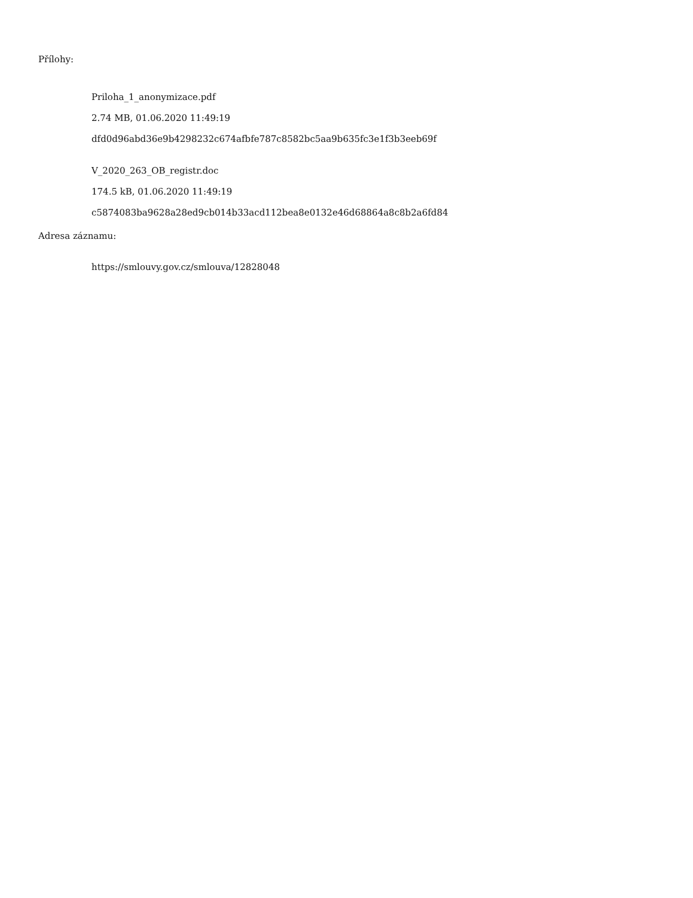Přílohy:
Priloha_1_anonymizace.pdf
2.74 MB, 01.06.2020 11:49:19
dfd0d96abd36e9b4298232c674afbfe787c8582bc5aa9b635fc3e1f3b3eeb69f
V_2020_263_OB_registr.doc
174.5 kB, 01.06.2020 11:49:19
c5874083ba9628a28ed9cb014b33acd112bea8e0132e46d68864a8c8b2a6fd84
Adresa záznamu:
https://smlouvy.gov.cz/smlouva/12828048